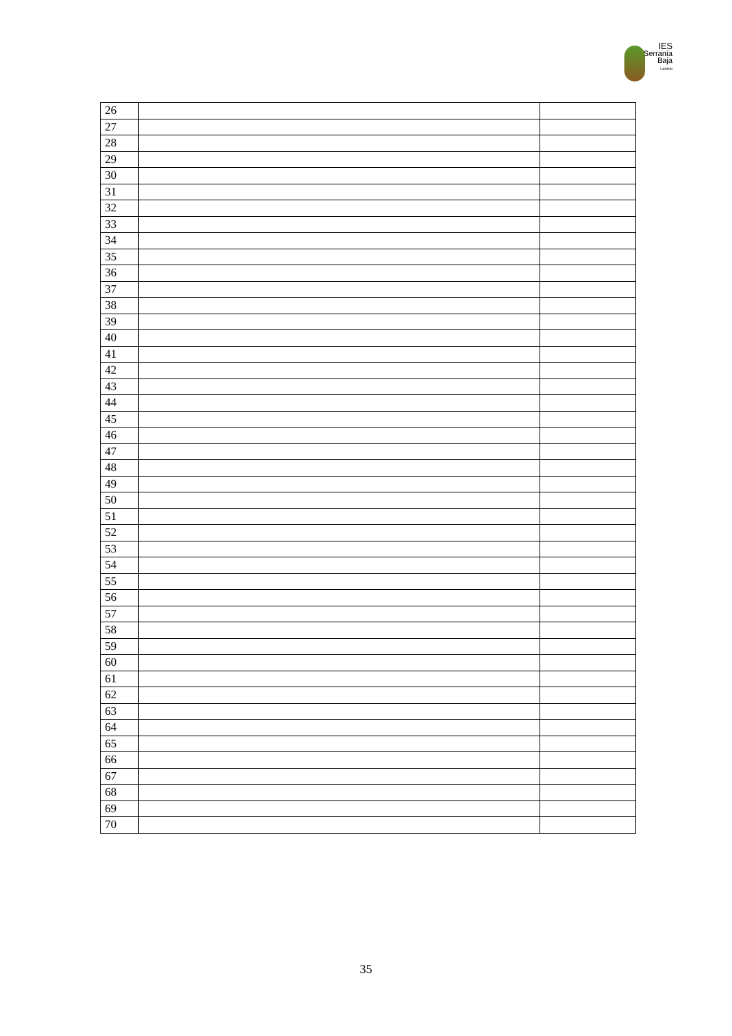IES
Serranía
Baja
Landete
| 26 | | |
| 27 | | |
| 28 | | |
| 29 | | |
| 30 | | |
| 31 | | |
| 32 | | |
| 33 | | |
| 34 | | |
| 35 | | |
| 36 | | |
| 37 | | |
| 38 | | |
| 39 | | |
| 40 | | |
| 41 | | |
| 42 | | |
| 43 | | |
| 44 | | |
| 45 | | |
| 46 | | |
| 47 | | |
| 48 | | |
| 49 | | |
| 50 | | |
| 51 | | |
| 52 | | |
| 53 | | |
| 54 | | |
| 55 | | |
| 56 | | |
| 57 | | |
| 58 | | |
| 59 | | |
| 60 | | |
| 61 | | |
| 62 | | |
| 63 | | |
| 64 | | |
| 65 | | |
| 66 | | |
| 67 | | |
| 68 | | |
| 69 | | |
| 70 | | |
35